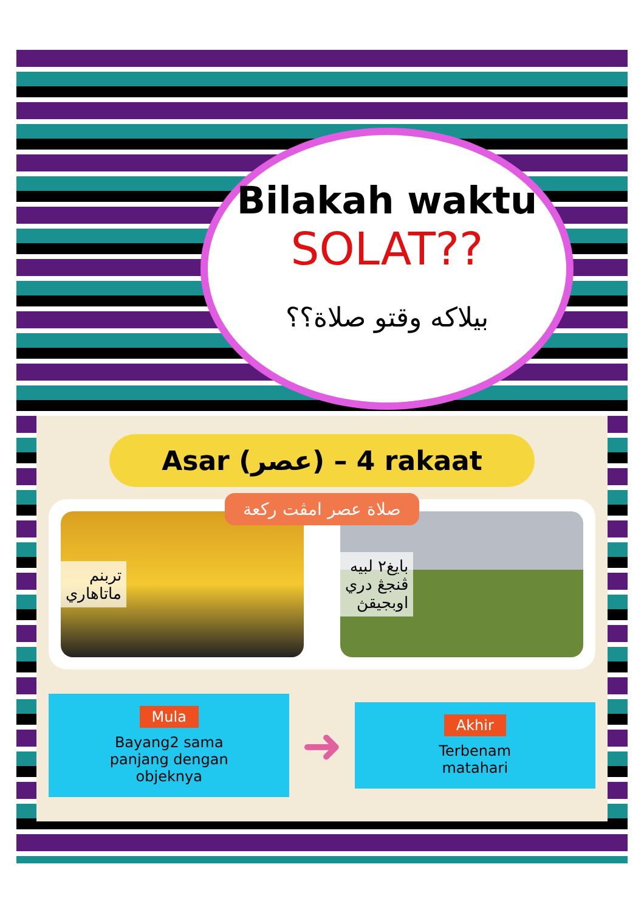Bilakah waktu
SOLAT??
بيلاكه وقتو صلاة؟؟
Asar (عصر) – 4 rakaat
صلاة عصر امڤت ركعة
تربنم
ماتاهاري
بايغ٢ لبيه
ڤنجڠ دري
اوبجيقڽ
Mula
Bayang2 sama
panjang dengan
objeknya
➜
Akhir
Terbenam
matahari